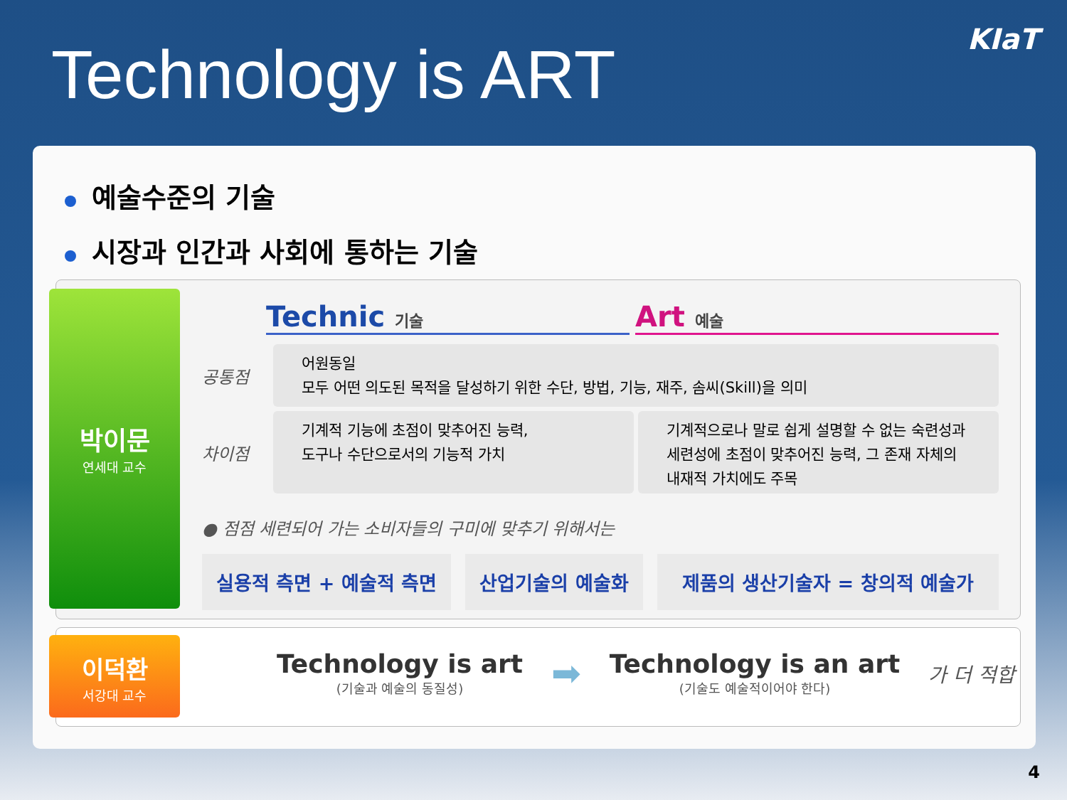Technology is ART KIaT
예술수준의 기술
시장과 인간과 사회에 통하는 기술
박이문
연세대 교수
Technic 기술
Art 예술
공통점
어원동일
모두 어떤 의도된 목적을 달성하기 위한 수단, 방법, 기능, 재주, 솜씨(Skill)을 의미
차이점
기계적 기능에 초점이 맞추어진 능력,
도구나 수단으로서의 기능적 가치
기계적으로나 말로 쉽게 설명할 수 없는 숙련성과 세련성에 초점이 맞추어진 능력, 그 존재 자체의 내재적 가치에도 주목
● 점점 세련되어 가는 소비자들의 구미에 맞추기 위해서는
실용적 측면 + 예술적 측면 산업기술의 예술화 제품의 생산기술자 = 창의적 예술가
이덕환
서강대 교수
Technology is art
(기술과 예술의 동질성)
➡
Technology is an art
(기술도 예술적이어야 한다)
가 더 적합
4